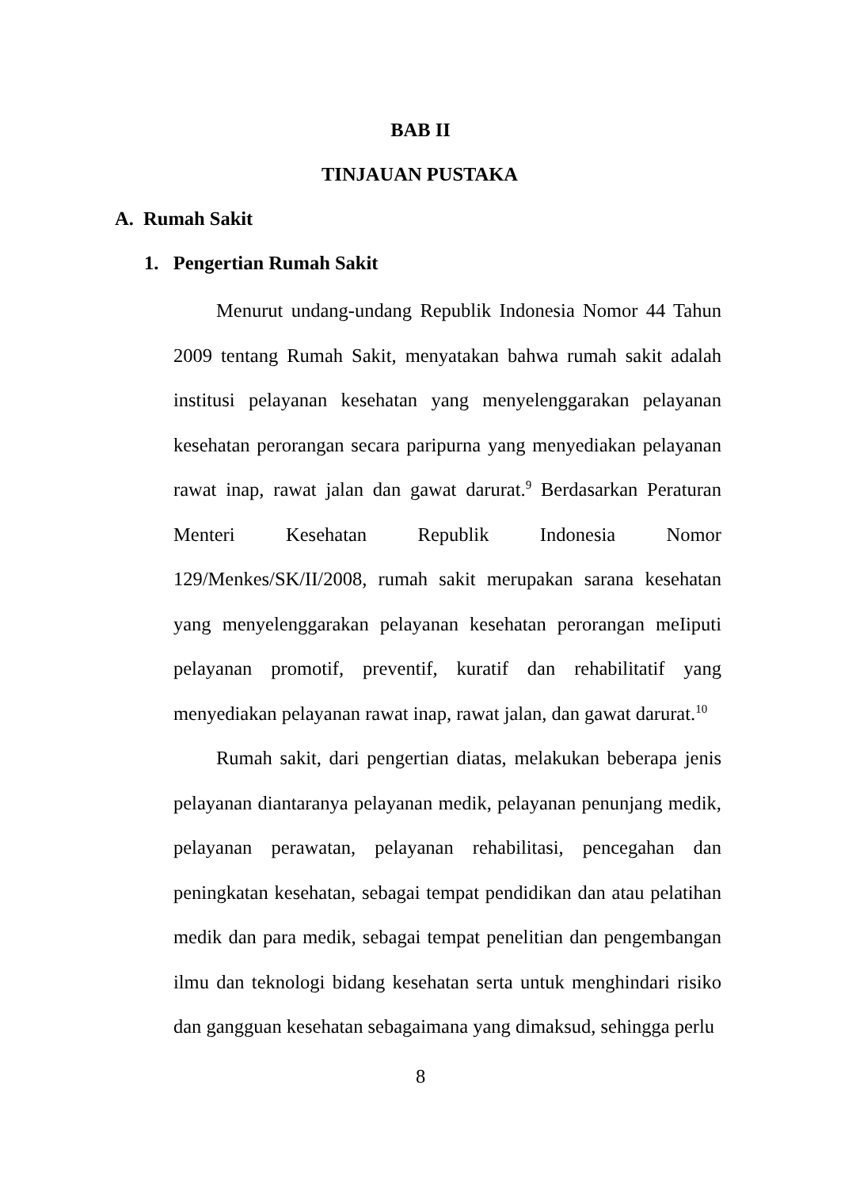BAB II
TINJAUAN PUSTAKA
A. Rumah Sakit
1. Pengertian Rumah Sakit
Menurut undang-undang Republik Indonesia Nomor 44 Tahun 2009 tentang Rumah Sakit, menyatakan bahwa rumah sakit adalah institusi pelayanan kesehatan yang menyelenggarakan pelayanan kesehatan perorangan secara paripurna yang menyediakan pelayanan rawat inap, rawat jalan dan gawat darurat.<sup>9</sup> Berdasarkan Peraturan Menteri Kesehatan Republik Indonesia Nomor 129/Menkes/SK/II/2008, rumah sakit merupakan sarana kesehatan yang menyelenggarakan pelayanan kesehatan perorangan meIiputi pelayanan promotif, preventif, kuratif dan rehabilitatif yang menyediakan pelayanan rawat inap, rawat jalan, dan gawat darurat.<sup>10</sup>
Rumah sakit, dari pengertian diatas, melakukan beberapa jenis pelayanan diantaranya pelayanan medik, pelayanan penunjang medik, pelayanan perawatan, pelayanan rehabilitasi, pencegahan dan peningkatan kesehatan, sebagai tempat pendidikan dan atau pelatihan medik dan para medik, sebagai tempat penelitian dan pengembangan ilmu dan teknologi bidang kesehatan serta untuk menghindari risiko dan gangguan kesehatan sebagaimana yang dimaksud, sehingga perlu
8